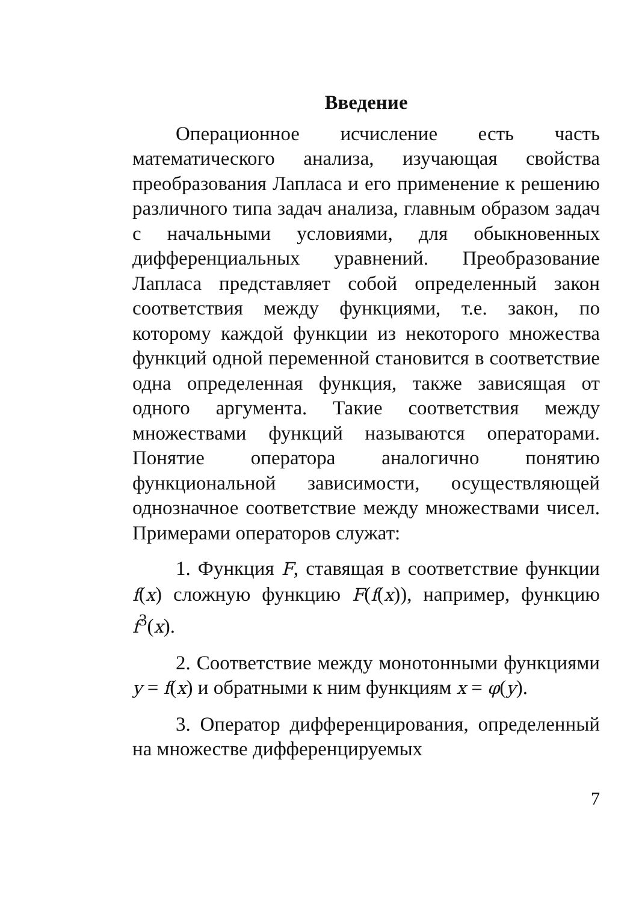Введение
Операционное исчисление есть часть математического анализа, изучающая свойства преобразования Лапласа и его применение к решению различного типа задач анализа, главным образом задач с начальными условиями, для обыкновенных дифференциальных уравнений. Преобразование Лапласа представляет собой определенный закон соответствия между функциями, т.е. закон, по которому каждой функции из некоторого множества функций одной переменной становится в соответствие одна определенная функция, также зависящая от одного аргумента. Такие соответствия между множествами функций называются операторами. Понятие оператора аналогично понятию функциональной зависимости, осуществляющей однозначное соответствие между множествами чисел. Примерами операторов служат:
1. Функция F, ставящая в соответствие функции f(x) сложную функцию F(f(x)), например, функцию f<sup>3</sup>(x).
2. Соответствие между монотонными функциями y = f(x) и обратными к ним функциям x = φ(y).
3. Оператор дифференцирования, определенный на множестве дифференцируемых
7